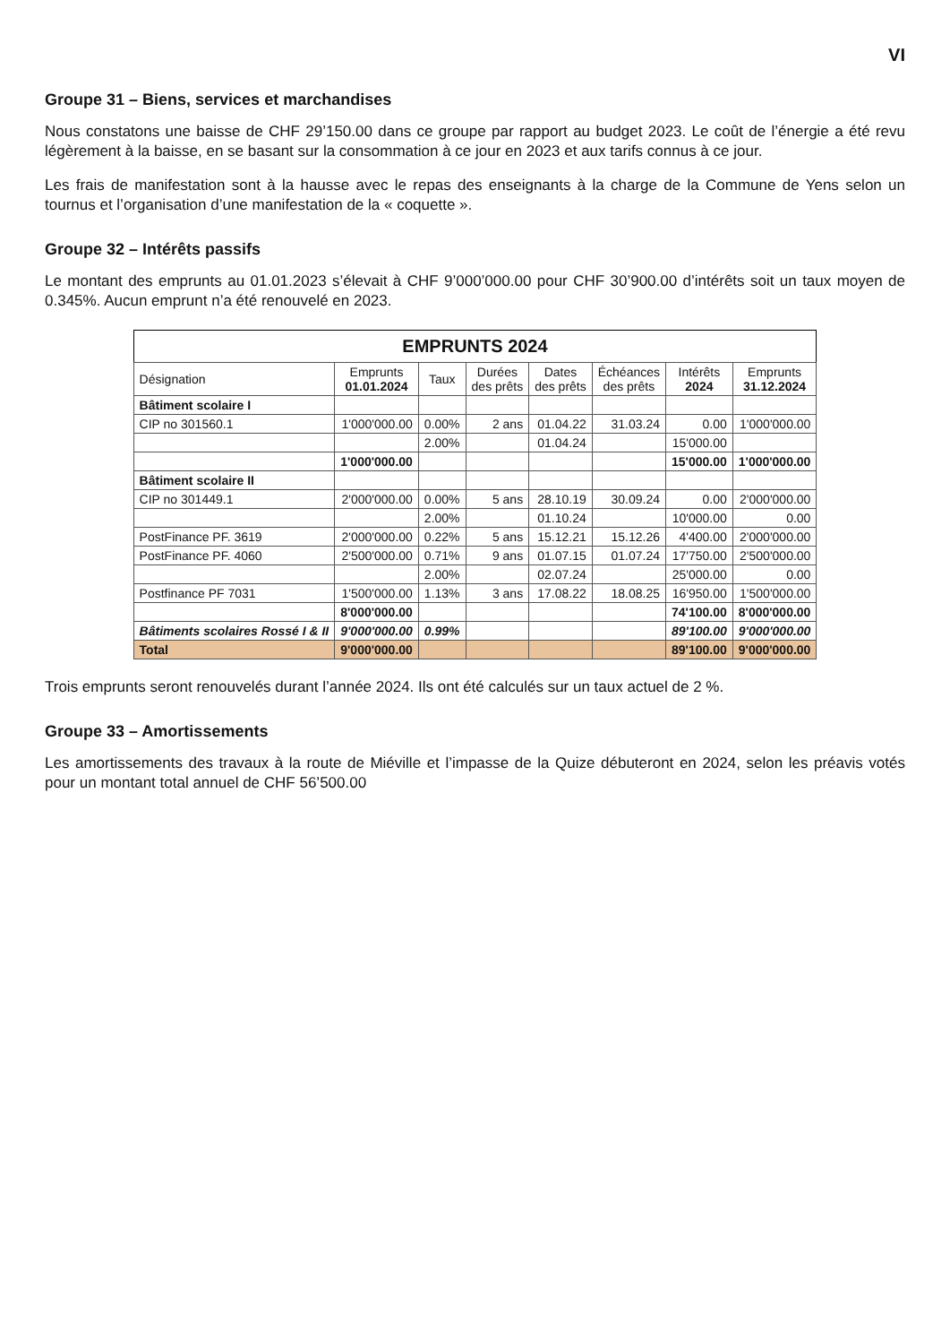VI
Groupe 31 – Biens, services et marchandises
Nous constatons une baisse de CHF 29’150.00 dans ce groupe par rapport au budget 2023. Le coût de l’énergie a été revu légèrement à la baisse, en se basant sur la consommation à ce jour en 2023 et aux tarifs connus à ce jour.
Les frais de manifestation sont à la hausse avec le repas des enseignants à la charge de la Commune de Yens selon un tournus et l’organisation d’une manifestation de la « coquette ».
Groupe 32 – Intérêts passifs
Le montant des emprunts au 01.01.2023 s’élevait à CHF 9’000’000.00 pour CHF 30’900.00 d’intérêts soit un taux moyen de 0.345%. Aucun emprunt n’a été renouvelé en 2023.
EMPRUNTS 2024
| Désignation | Emprunts 01.01.2024 | Taux | Durées des prêts | Dates des prêts | Échéances des prêts | Intérêts 2024 | Emprunts 31.12.2024 |
| --- | --- | --- | --- | --- | --- | --- | --- |
| Bâtiment scolaire I | | | | | | | |
| CIP no 301560.1 | 1'000'000.00 | 0.00% | 2 ans | 01.04.22 | 31.03.24 | 0.00 | 1'000'000.00 |
| | | 2.00% | | 01.04.24 | | 15'000.00 | |
| | 1'000'000.00 | | | | | 15'000.00 | 1'000'000.00 |
| Bâtiment scolaire II | | | | | | | |
| CIP no 301449.1 | 2'000'000.00 | 0.00% | 5 ans | 28.10.19 | 30.09.24 | 0.00 | 2'000'000.00 |
| | | 2.00% | | 01.10.24 | | 10'000.00 | 0.00 |
| PostFinance PF. 3619 | 2'000'000.00 | 0.22% | 5 ans | 15.12.21 | 15.12.26 | 4'400.00 | 2'000'000.00 |
| PostFinance PF. 4060 | 2'500'000.00 | 0.71% | 9 ans | 01.07.15 | 01.07.24 | 17'750.00 | 2'500'000.00 |
| | | 2.00% | | 02.07.24 | | 25'000.00 | 0.00 |
| Postfinance PF 7031 | 1'500'000.00 | 1.13% | 3 ans | 17.08.22 | 18.08.25 | 16'950.00 | 1'500'000.00 |
| | 8'000'000.00 | | | | | 74'100.00 | 8'000'000.00 |
| Bâtiments scolaires Rossé I & II | 9'000'000.00 | 0.99% | | | | 89'100.00 | 9'000'000.00 |
| Total | 9'000'000.00 | | | | | 89'100.00 | 9'000'000.00 |
Trois emprunts seront renouvelés durant l’année 2024. Ils ont été calculés sur un taux actuel de 2 %.
Groupe 33 – Amortissements
Les amortissements des travaux à la route de Miéville et l’impasse de la Quize débuteront en 2024, selon les préavis votés pour un montant total annuel de CHF 56’500.00